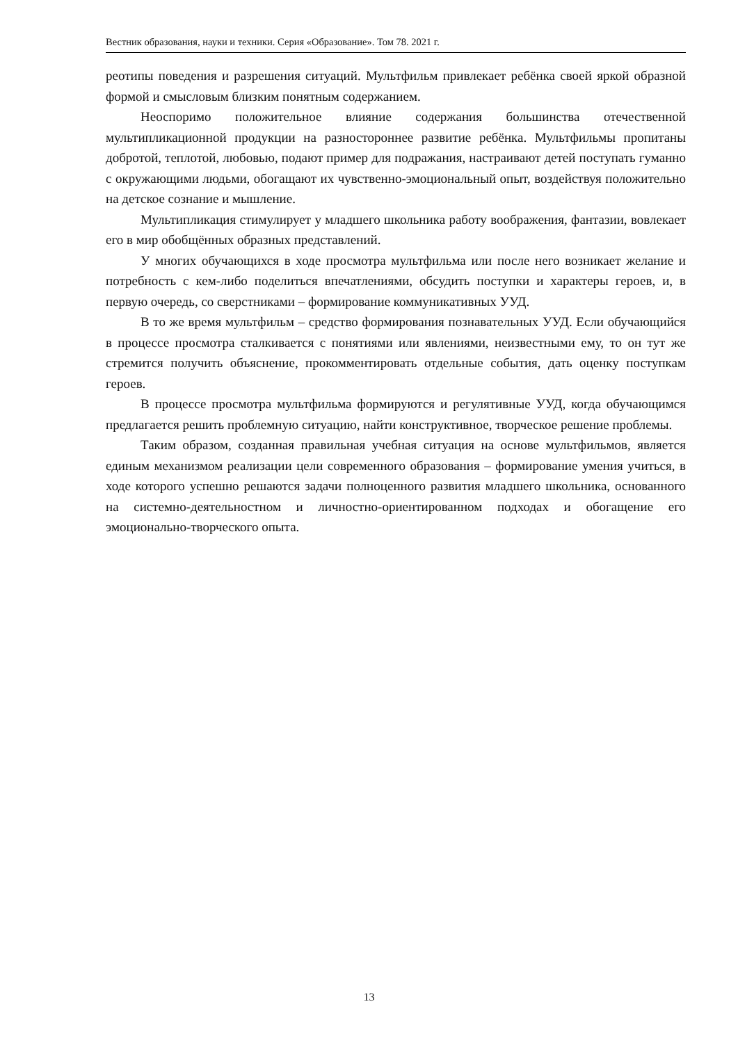Вестник образования, науки и техники. Серия «Образование». Том 78. 2021 г.
реотипы поведения и разрешения ситуаций. Мультфильм привлекает ребёнка своей яркой образной формой и смысловым близким понятным содержанием.
Неоспоримо положительное влияние содержания большинства отечественной мультипликационной продукции на разностороннее развитие ребёнка. Мультфильмы пропитаны добротой, теплотой, любовью, подают пример для подражания, настраивают детей поступать гуманно с окружающими людьми, обогащают их чувственно-эмоциональный опыт, воздействуя положительно на детское сознание и мышление.
Мультипликация стимулирует у младшего школьника работу воображения, фантазии, вовлекает его в мир обобщённых образных представлений.
У многих обучающихся в ходе просмотра мультфильма или после него возникает желание и потребность с кем-либо поделиться впечатлениями, обсудить поступки и характеры героев, и, в первую очередь, со сверстниками – формирование коммуникативных УУД.
В то же время мультфильм – средство формирования познавательных УУД. Если обучающийся в процессе просмотра сталкивается с понятиями или явлениями, неизвестными ему, то он тут же стремится получить объяснение, прокомментировать отдельные события, дать оценку поступкам героев.
В процессе просмотра мультфильма формируются и регулятивные УУД, когда обучающимся предлагается решить проблемную ситуацию, найти конструктивное, творческое решение проблемы.
Таким образом, созданная правильная учебная ситуация на основе мультфильмов, является единым механизмом реализации цели современного образования – формирование умения учиться, в ходе которого успешно решаются задачи полноценного развития младшего школьника, основанного на системно-деятельностном и личностно-ориентированном подходах и обогащение его эмоционально-творческого опыта.
13